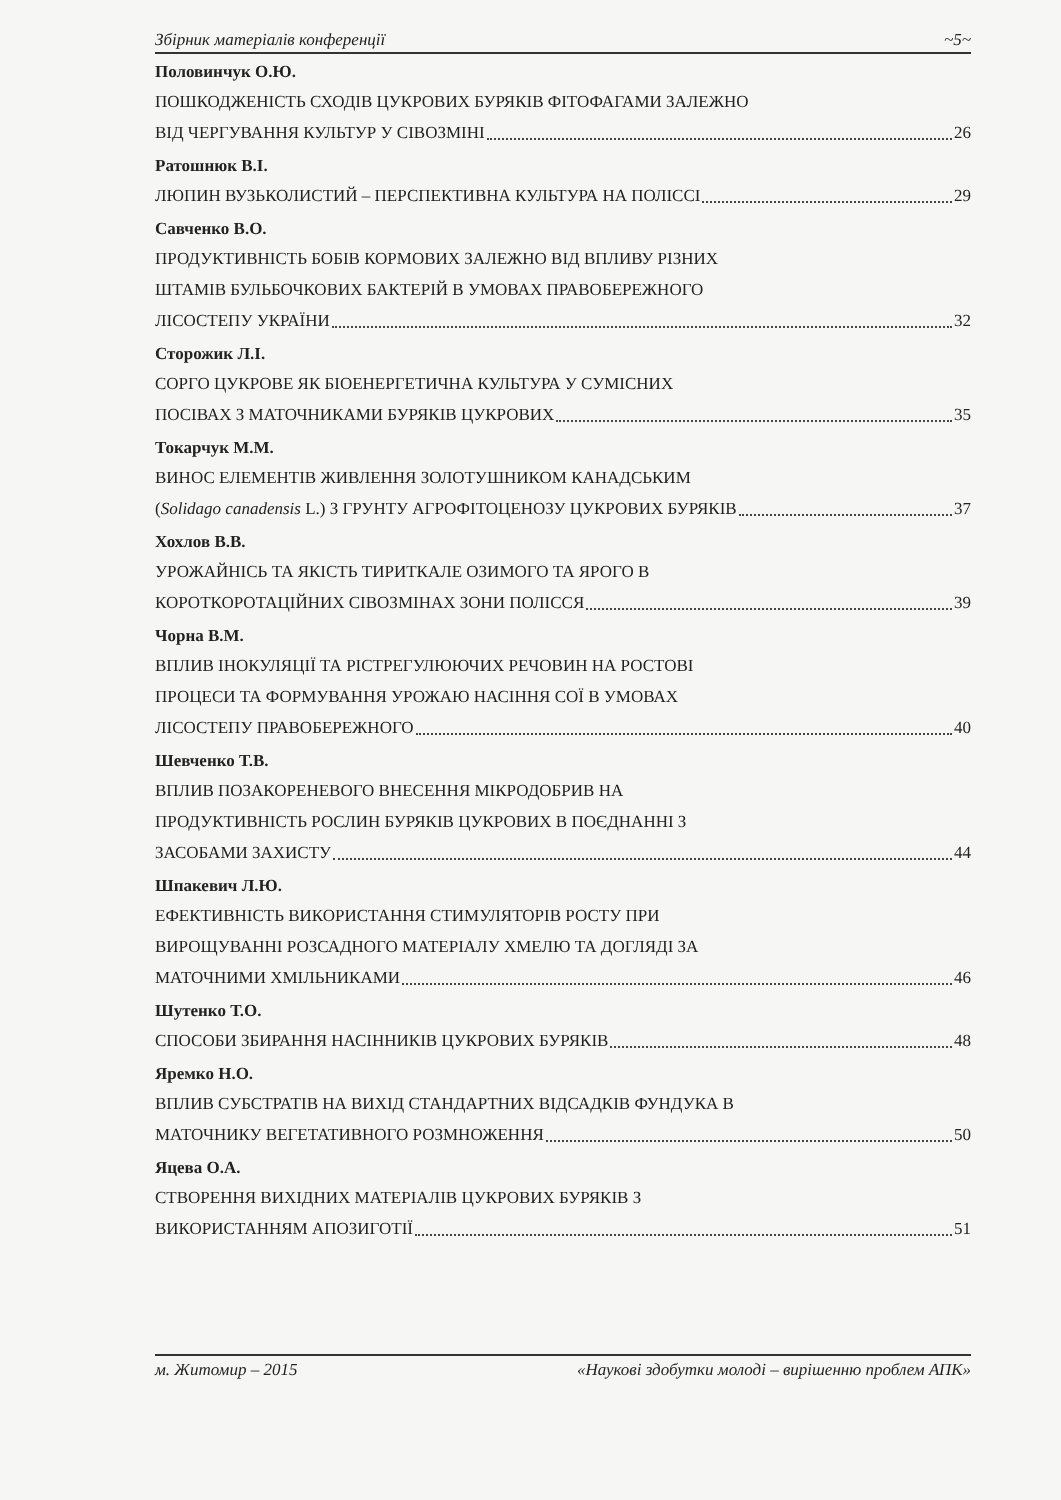Збірник матеріалів конференції ~5~
Половинчук О.Ю.
ПОШКОДЖЕНІСТЬ СХОДІВ ЦУКРОВИХ БУРЯКІВ ФІТОФАГАМИ ЗАЛЕЖНО
ВІД ЧЕРГУВАННЯ КУЛЬТУР У СІВОЗМІНІ 26
Ратошнюк В.І.
ЛЮПИН ВУЗЬКОЛИСТИЙ – ПЕРСПЕКТИВНА КУЛЬТУРА НА ПОЛІССІ 29
Савченко В.О.
ПРОДУКТИВНІСТЬ БОБІВ КОРМОВИХ ЗАЛЕЖНО ВІД ВПЛИВУ РІЗНИХ
ШТАМІВ БУЛЬБОЧКОВИХ БАКТЕРІЙ В УМОВАХ ПРАВОБЕРЕЖНОГО
ЛІСОСТЕПУ УКРАЇНИ 32
Сторожик Л.І.
СОРГО ЦУКРОВЕ ЯК БІОЕНЕРГЕТИЧНА КУЛЬТУРА У СУМІСНИХ
ПОСІВАХ З МАТОЧНИКАМИ БУРЯКІВ ЦУКРОВИХ 35
Токарчук М.М.
ВИНОС ЕЛЕМЕНТІВ ЖИВЛЕННЯ ЗОЛОТУШНИКОМ КАНАДСЬКИМ
(Solidago canadensis L.) З ГРУНТУ АГРОФІТОЦЕНОЗУ ЦУКРОВИХ БУРЯКІВ 37
Хохлов В.В.
УРОЖАЙНІСЬ ТА ЯКІСТЬ ТИРИТКАЛЕ ОЗИМОГО ТА ЯРОГО В
КОРОТКОРОТАЦІЙНИХ СІВОЗМІНАХ ЗОНИ ПОЛІССЯ 39
Чорна В.М.
ВПЛИВ ІНОКУЛЯЦІЇ ТА РІСТРЕГУЛЮЮЧИХ РЕЧОВИН НА РОСТОВІ
ПРОЦЕСИ ТА ФОРМУВАННЯ УРОЖАЮ НАСІННЯ СОЇ В УМОВАХ
ЛІСОСТЕПУ ПРАВОБЕРЕЖНОГО 40
Шевченко Т.В.
ВПЛИВ ПОЗАКОРЕНЕВОГО ВНЕСЕННЯ МІКРОДОБРИВ НА
ПРОДУКТИВНІСТЬ РОСЛИН БУРЯКІВ ЦУКРОВИХ В ПОЄДНАННІ З
ЗАСОБАМИ ЗАХИСТУ 44
Шпакевич Л.Ю.
ЕФЕКТИВНІСТЬ ВИКОРИСТАННЯ СТИМУЛЯТОРІВ РОСТУ ПРИ
ВИРОЩУВАННІ РОЗСАДНОГО МАТЕРІАЛУ ХМЕЛЮ ТА ДОГЛЯДІ ЗА
МАТОЧНИМИ ХМІЛЬНИКАМИ 46
Шутенко Т.О.
СПОСОБИ ЗБИРАННЯ НАСІННИКІВ ЦУКРОВИХ БУРЯКІВ 48
Яремко Н.О.
ВПЛИВ СУБСТРАТІВ НА ВИХІД СТАНДАРТНИХ ВІДСАДКІВ ФУНДУКА В
МАТОЧНИКУ ВЕГЕТАТИВНОГО РОЗМНОЖЕННЯ 50
Яцева О.А.
СТВОРЕННЯ ВИХІДНИХ МАТЕРІАЛІВ ЦУКРОВИХ БУРЯКІВ З
ВИКОРИСТАННЯМ АПОЗИГОТІЇ 51
м. Житомир – 2015 «Наукові здобутки молоді – вирішенню проблем АПК»